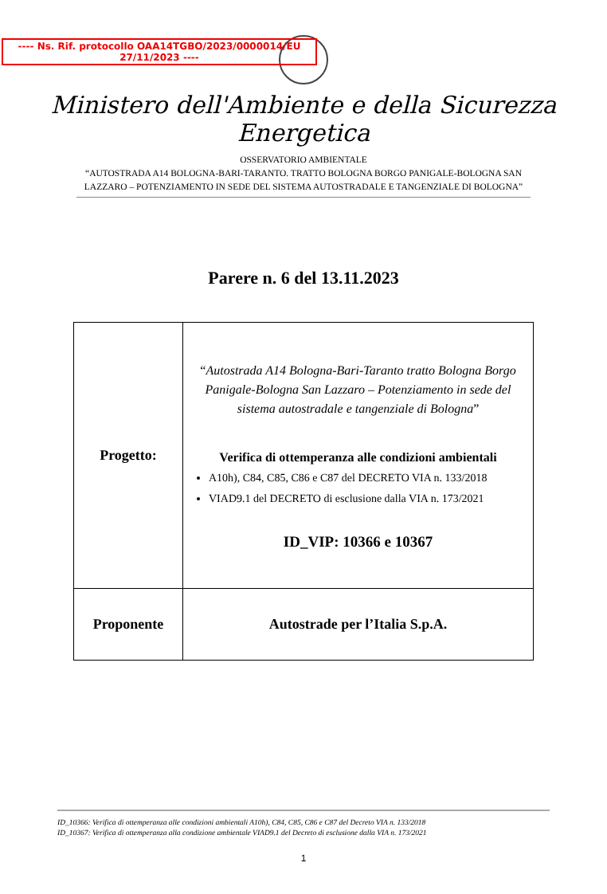---- Ns. Rif. protocollo OAA14TGBO/2023/0000014/EU
27/11/2023 ----
Ministero dell'Ambiente e della Sicurezza Energetica
OSSERVATORIO AMBIENTALE
“AUTOSTRADA A14 BOLOGNA-BARI-TARANTO. TRATTO BOLOGNA BORGO PANIGALE-BOLOGNA SAN
LAZZARO – POTENZIAMENTO IN SEDE DEL SISTEMA AUTOSTRADALE E TANGENZIALE DI BOLOGNA”
Parere n. 6 del 13.11.2023
| Progetto: | “ Autostrada A14 Bologna-Bari-Taranto tratto Bologna Borgo Panigale-Bologna San Lazzaro – Potenziamento in sede del sistema autostradale e tangenziale di Bologna ” Verifica di ottemperanza alle condizioni ambientali A10h), C84, C85, C86 e C87 del DECRETO VIA n. 133/2018 VIAD9.1 del DECRETO di esclusione dalla VIA n. 173/2021 ID_VIP: 10366 e 10367 |
| Proponente | Autostrade per l’Italia S.p.A. |
ID_10366: Verifica di ottemperanza alle condizioni ambientali A10h), C84, C85, C86 e C87 del Decreto VIA n. 133/2018
ID_10367: Verifica di ottemperanza alla condizione ambientale VIAD9.1 del Decreto di esclusione dalla VIA n. 173/2021
1